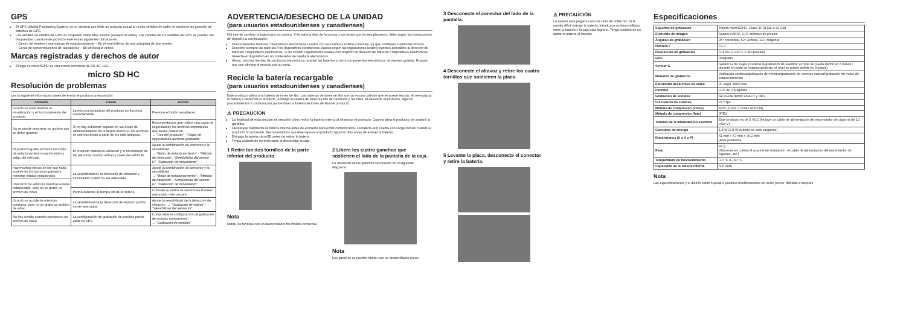GPS
El GPS (Global Positioning System) es un sistema que mide su posición actual al recibir señales de radio de medición de posición de satélites de GPS.
Las señales de satélite de GPS no traspasan materiales sólidos (excepto el vidrio). Las señales de los satélites de GPS se pueden ver bloqueadas cuando este producto esté en las siguientes ubicaciones.
– Dentro de túneles y estructuras de estacionamiento – En el nivel inferior de una autopista de dos niveles
– Cerca de concentraciones de rascacielos – En un bosque denso
Marcas registradas y derechos de autor
El logo de microSDHC es una marca comercial de SD-3C, LLC.
micro SD HC
Resolución de problemas
Lea la siguiente información antes de enviar el producto a reparación.
| Síntoma | Causa | Acción |
| --- | --- | --- |
| Ocurrió un error durante la visualización y el funcionamiento del producto. | La microcomputadora del producto no funciona correctamente. | Presione el botón restablecer. |
| No se puede encontrar un archivo que se debió guardar. | Si no hay suficiente espacio en las áreas de almacenamiento de la tarjeta microSD, los archivos se sobrescribirán a partir de los más antiguos. | Recomendamos que realice una copia de seguridad de los archivos importantes que desee conservar. → "Uso del producto" - "Copia de seguridad de archivos grabados" |
| El producto graba archivos en modo de estacionamiento cuando entro y salgo del vehículo. | El producto detecta la vibración y el movimiento de las personas cuando entran y salen del vehículo. | Ajuste la combinación de sensores y la sensibilidad. → "Modo de estacionamiento" - "Método de detección", "Sensibilidad del sensor G", "Detección de movimiento" |
| Hay muchos videos en los que nada sucede en los archivos grabados mientras estaba estacionado. | La sensibilidad de la detección de vibración y movimiento podría no ser adecuada. | Ajuste la combinación de sensores y la sensibilidad. → "Modo de estacionamiento" - "Método de detección", "Sensibilidad del sensor G", "Detección de movimiento" |
| Chocaron mi vehículo mientras estaba estacionado, pero no se grabó un archivo de video. | | |
| | Podría deberse al tiempo útil de la batería. | Consulte al centro de servicio de Pioneer autorizado más cercano. |
| Ocurrió un accidente mientras conducía, pero no se grabó un archivo de video. | La sensibilidad de la detección de impacto podría no ser adecuada. | Ajuste la sensibilidad de la detección de vibración. → "Grabación de videos" - "Sensibilidad del sensor G" |
| No hay sonido cuando reproduzco un archivo de video. | La configuración de grabación de sonidos puede estar en DES. | Compruebe la configuración de grabación de sonidos nuevamente. → "Grabación de sonidos" |
ADVERTENCIA/DESECHO DE LA UNIDAD
(para usuarios estadounidenses y canadienses)
NO intente cambiar la batería por su cuenta. Si la batería dejó de funcionar y no desea que la reemplacemos, debe seguir las instrucciones de desecho a continuación:
Nunca deseche baterías / dispositivos electrónicos usados con los residuos sólidos comunes, ya que contienen sustancias tóxicas.
Deseche siempre las baterías / los dispositivos electrónicos usados según las regulaciones locales vigentes aplicables al desecho de baterías / dispositivos electrónicos. Si no existen regulaciones locales con respecto al desecho de baterías / dispositivos electrónicos, deseche el dispositivo en un contenedor de residuos electrónicos.
Ahora, muchas tiendas de productos electrónicos reciclan las baterías y otros componentes electrónicos de manera gratuita. Busque una que ofrezca el servicio por su zona.
Recicle la batería recargable
(para usuarios estadounidenses y canadienses)
Este producto utiliza una batería de iones de litio. Las baterías de iones de litio son un recurso valioso que se puede reciclar. Al reemplazar la batería o desechar el producto, extraiga la batería de iones de litio del producto y recíclela. Al desechar el producto, siga los procedimientos a continuación para extraer la batería de iones de litio del producto.
⚠ PRECAUCIÓN
La finalidad de esta sección es describir cómo retirar la batería interna al desechar el producto. Cuando abra el producto, se anulará la garantía.
Descargue totalmente la batería interna antes de extraerla para evitar cortocircuitos. La batería aún cuenta con carga incluso cuando el producto no enciende. Recomendamos que deje reposar el producto algunos días antes de extraer la batería.
Extraiga la tarjeta microSD antes de retirar la batería.
Tenga cuidado de no lesionarse al desmontar la caja.
1 Retire los dos tornillos de la parte inferior del producto.
Nota
Retire los tornillos con un destornillador #0 Phillips comercial.
2 Libere los cuatro ganchos que sostienen el lado de la pantalla de la caja.
La ubicación de los ganchos se muestra en el siguiente diagrama.
Nota
Los ganchos se pueden liberar con un destornillador plano.
3 Desconecte el conector del lado de la pantalla.
4 Desconecte el altavoz y retire los cuatro tornillos que sostienen la placa.
5 Levante la placa, desconecte el conector y retire la batería.
⚠ PRECAUCIÓN
La batería está pegada con una cinta de doble faz. Si le resulta difícil extraer la batería, introduzca un destornillador entre la batería y la caja para lograrlo. Tenga cuidado de no dañar la batería al hacerlo.
Especificaciones
| Soportes de grabación | Tarjeta microSDHC, Clase 10 (8 GB a 32 GB) |
| Elemento de imagen | Sensor CMOS, 2,07 millones de píxeles |
| Ángulos de grabación | 95° horizontal, 52° vertical, 111° diagonal |
| Número F | F2.0 |
| Resolución de grabación | Full HD (1 920 × 1 080 píxeles) |
| GPS | Integrado |
| Sensor G | Sensor G de 3 ejes (Durante la grabación de eventos: el nivel se puede definir en 6 pasos / durante el modo de estacionamiento: el nivel se puede definir en 3 pasos) |
| Métodos de grabación | Grabación continua/grabación de eventos/grabación de eventos manual/grabación en modo de estacionamiento |
| Estructura del archivo de video | 20 seg/1 min/3 min |
| Pantalla | LCD de 2 pulgadas |
| Grabación de sonidos | Se puede definir en ACT y DES |
| Frecuencia de cuadros | 27,5 fps |
| Método de compresión (video) | MP4 (H.264 + códec ADPCM) |
| Método de compresión (foto) | JPEG |
| Tensión de la alimentación eléctrica | Este producto es de 5 VCC (incluye un cable de alimentación del encendedor de cigarros de 12 V/24 V) |
| Consumo de energía | 1,8 W (2,8 W cuando se está cargando) |
| Dimensiones (A x A x P) | 61 mm × 67 mm × 39,2 mm (Este producto) |
| Peso | 87 g (Sin tener en cuenta el soporte de instalación, el cable de alimentación del encendedor de cigarros, etc.) |
| Temperatura de funcionamiento | -10 °C a +60 °C |
| Capacidad de la batería interna | 500 mAh |
Nota
Las especificaciones y el diseño están sujetas a posibles modificaciones sin aviso previo, debidas a mejoras.